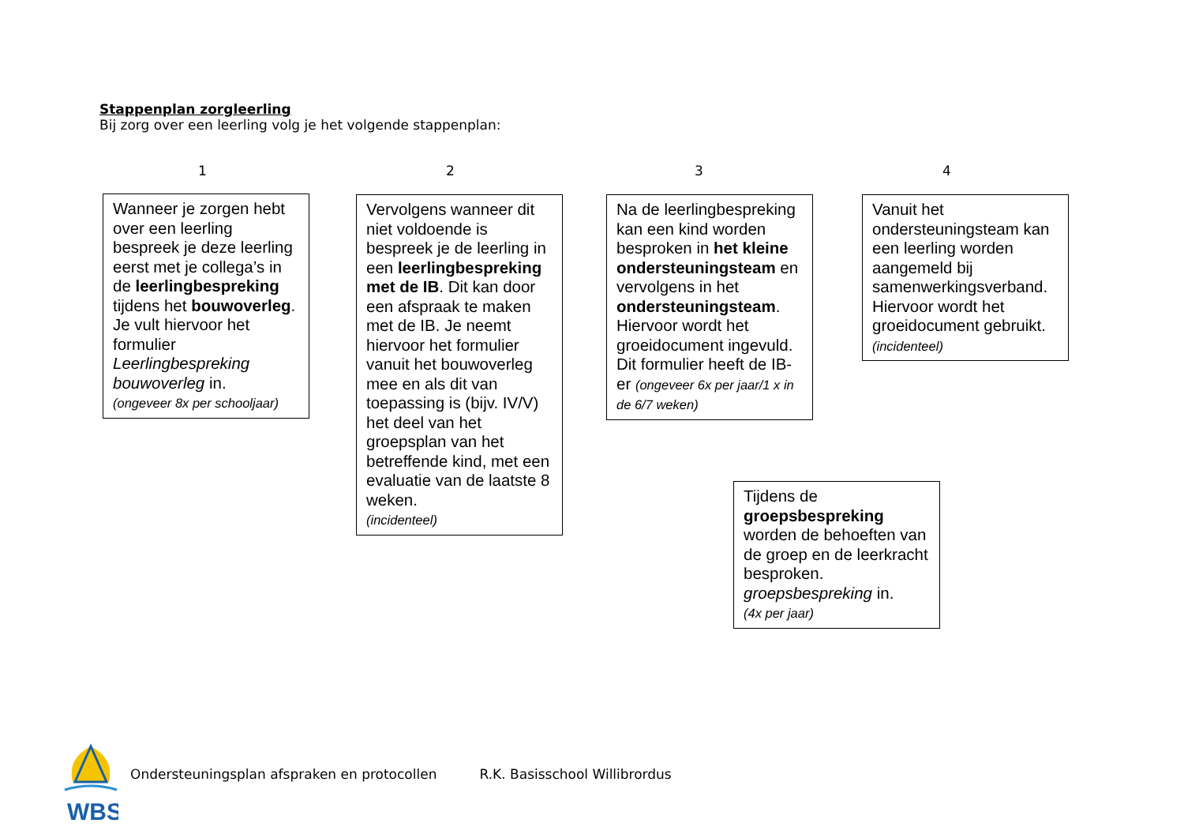Stappenplan zorgleerling
Bij zorg over een leerling volg je het volgende stappenplan:
1 2 3 4
Wanneer je zorgen hebt over een leerling bespreek je deze leerling eerst met je collega’s in de leerlingbespreking tijdens het bouwoverleg. Je vult hiervoor het formulier Leerlingbespreking bouwoverleg in.
(ongeveer 8x per schooljaar)
Vervolgens wanneer dit niet voldoende is bespreek je de leerling in een leerlingbespreking met de IB. Dit kan door een afspraak te maken met de IB. Je neemt hiervoor het formulier vanuit het bouwoverleg mee en als dit van toepassing is (bijv. IV/V) het deel van het groepsplan van het betreffende kind, met een evaluatie van de laatste 8 weken.
(incidenteel)
Na de leerlingbespreking kan een kind worden besproken in het kleine ondersteuningsteam en vervolgens in het ondersteuningsteam. Hiervoor wordt het groeidocument ingevuld. Dit formulier heeft de IB-er (ongeveer 6x per jaar/1 x in de 6/7 weken)
Vanuit het ondersteuningsteam kan een leerling worden aangemeld bij samenwerkingsverband. Hiervoor wordt het groeidocument gebruikt.
(incidenteel)
Tijdens de groepsbespreking worden de behoeften van de groep en de leerkracht besproken. groepsbespreking in.
(4x per jaar)
WBS
Ondersteuningsplan afspraken en protocollen R.K. Basisschool Willibrordus